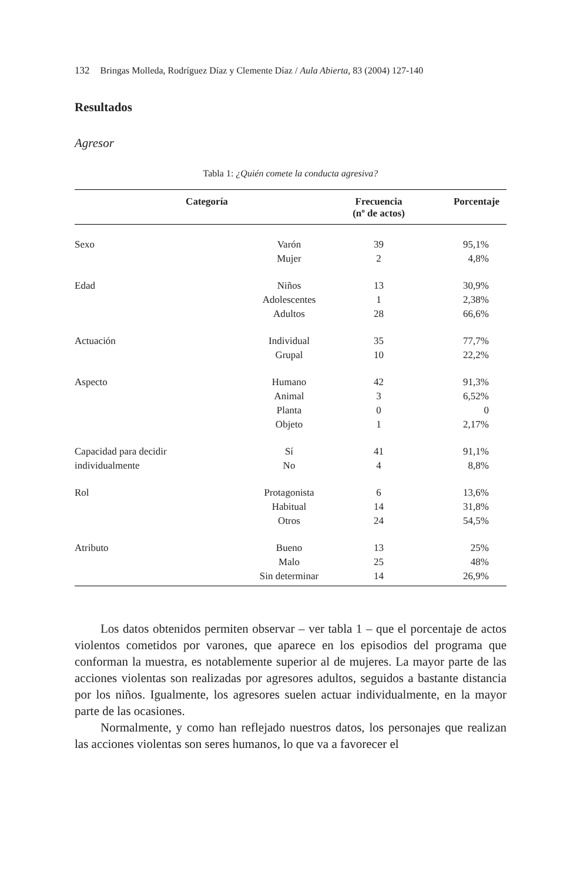132 Bringas Molleda, Rodríguez Díaz y Clemente Díaz / Aula Abierta, 83 (2004) 127-140
Resultados
Agresor
Tabla 1: ¿Quién comete la conducta agresiva?
| Categoría | | Frecuencia (nº de actos) | Porcentaje |
| --- | --- | --- | --- |
| Sexo | Varón | 39 | 95,1% |
| | Mujer | 2 | 4,8% |
| Edad | Niños | 13 | 30,9% |
| | Adolescentes | 1 | 2,38% |
| | Adultos | 28 | 66,6% |
| Actuación | Individual | 35 | 77,7% |
| | Grupal | 10 | 22,2% |
| Aspecto | Humano | 42 | 91,3% |
| | Animal | 3 | 6,52% |
| | Planta | 0 | 0 |
| | Objeto | 1 | 2,17% |
| Capacidad para decidir | Sí | 41 | 91,1% |
| individualmente | No | 4 | 8,8% |
| Rol | Protagonista | 6 | 13,6% |
| | Habitual | 14 | 31,8% |
| | Otros | 24 | 54,5% |
| Atributo | Bueno | 13 | 25% |
| | Malo | 25 | 48% |
| | Sin determinar | 14 | 26,9% |
Los datos obtenidos permiten observar – ver tabla 1 – que el porcentaje de actos violentos cometidos por varones, que aparece en los episodios del programa que conforman la muestra, es notablemente superior al de mujeres. La mayor parte de las acciones violentas son realizadas por agresores adultos, seguidos a bastante distancia por los niños. Igualmente, los agresores suelen actuar individualmente, en la mayor parte de las ocasiones.
Normalmente, y como han reflejado nuestros datos, los personajes que realizan las acciones violentas son seres humanos, lo que va a favorecer el